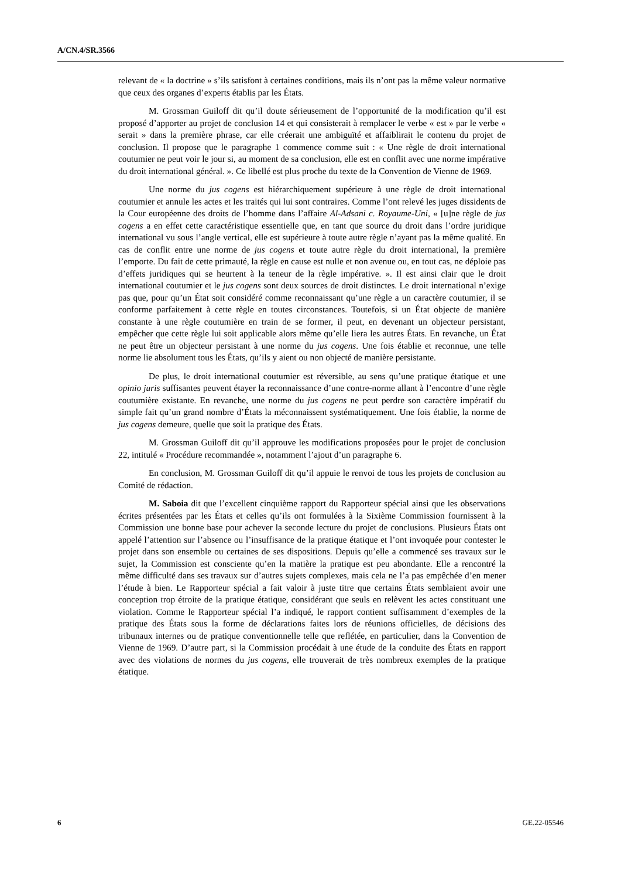A/CN.4/SR.3566
relevant de « la doctrine » s’ils satisfont à certaines conditions, mais ils n’ont pas la même valeur normative que ceux des organes d’experts établis par les États.
M. Grossman Guiloff dit qu’il doute sérieusement de l’opportunité de la modification qu’il est proposé d’apporter au projet de conclusion 14 et qui consisterait à remplacer le verbe « est » par le verbe « serait » dans la première phrase, car elle créerait une ambiguïté et affaiblirait le contenu du projet de conclusion. Il propose que le paragraphe 1 commence comme suit : « Une règle de droit international coutumier ne peut voir le jour si, au moment de sa conclusion, elle est en conflit avec une norme impérative du droit international général. ». Ce libellé est plus proche du texte de la Convention de Vienne de 1969.
Une norme du jus cogens est hiérarchiquement supérieure à une règle de droit international coutumier et annule les actes et les traités qui lui sont contraires. Comme l’ont relevé les juges dissidents de la Cour européenne des droits de l’homme dans l’affaire Al-Adsani c. Royaume-Uni, « [u]ne règle de jus cogens a en effet cette caractéristique essentielle que, en tant que source du droit dans l’ordre juridique international vu sous l’angle vertical, elle est supérieure à toute autre règle n’ayant pas la même qualité. En cas de conflit entre une norme de jus cogens et toute autre règle du droit international, la première l’emporte. Du fait de cette primauté, la règle en cause est nulle et non avenue ou, en tout cas, ne déploie pas d’effets juridiques qui se heurtent à la teneur de la règle impérative. ». Il est ainsi clair que le droit international coutumier et le jus cogens sont deux sources de droit distinctes. Le droit international n’exige pas que, pour qu’un État soit considéré comme reconnaissant qu’une règle a un caractère coutumier, il se conforme parfaitement à cette règle en toutes circonstances. Toutefois, si un État objecte de manière constante à une règle coutumière en train de se former, il peut, en devenant un objecteur persistant, empêcher que cette règle lui soit applicable alors même qu’elle liera les autres États. En revanche, un État ne peut être un objecteur persistant à une norme du jus cogens. Une fois établie et reconnue, une telle norme lie absolument tous les États, qu’ils y aient ou non objecté de manière persistante.
De plus, le droit international coutumier est réversible, au sens qu’une pratique étatique et une opinio juris suffisantes peuvent étayer la reconnaissance d’une contre-norme allant à l’encontre d’une règle coutumière existante. En revanche, une norme du jus cogens ne peut perdre son caractère impératif du simple fait qu’un grand nombre d’États la méconnaissent systématiquement. Une fois établie, la norme de jus cogens demeure, quelle que soit la pratique des États.
M. Grossman Guiloff dit qu’il approuve les modifications proposées pour le projet de conclusion 22, intitulé « Procédure recommandée », notamment l’ajout d’un paragraphe 6.
En conclusion, M. Grossman Guiloff dit qu’il appuie le renvoi de tous les projets de conclusion au Comité de rédaction.
M. Saboia dit que l’excellent cinquième rapport du Rapporteur spécial ainsi que les observations écrites présentées par les États et celles qu’ils ont formulées à la Sixième Commission fournissent à la Commission une bonne base pour achever la seconde lecture du projet de conclusions. Plusieurs États ont appelé l’attention sur l’absence ou l’insuffisance de la pratique étatique et l’ont invoquée pour contester le projet dans son ensemble ou certaines de ses dispositions. Depuis qu’elle a commencé ses travaux sur le sujet, la Commission est consciente qu’en la matière la pratique est peu abondante. Elle a rencontré la même difficulté dans ses travaux sur d’autres sujets complexes, mais cela ne l’a pas empêchée d’en mener l’étude à bien. Le Rapporteur spécial a fait valoir à juste titre que certains États semblaient avoir une conception trop étroite de la pratique étatique, considérant que seuls en relèvent les actes constituant une violation. Comme le Rapporteur spécial l’a indiqué, le rapport contient suffisamment d’exemples de la pratique des États sous la forme de déclarations faites lors de réunions officielles, de décisions des tribunaux internes ou de pratique conventionnelle telle que reflétée, en particulier, dans la Convention de Vienne de 1969. D’autre part, si la Commission procédait à une étude de la conduite des États en rapport avec des violations de normes du jus cogens, elle trouverait de très nombreux exemples de la pratique étatique.
6 GE.22-05546